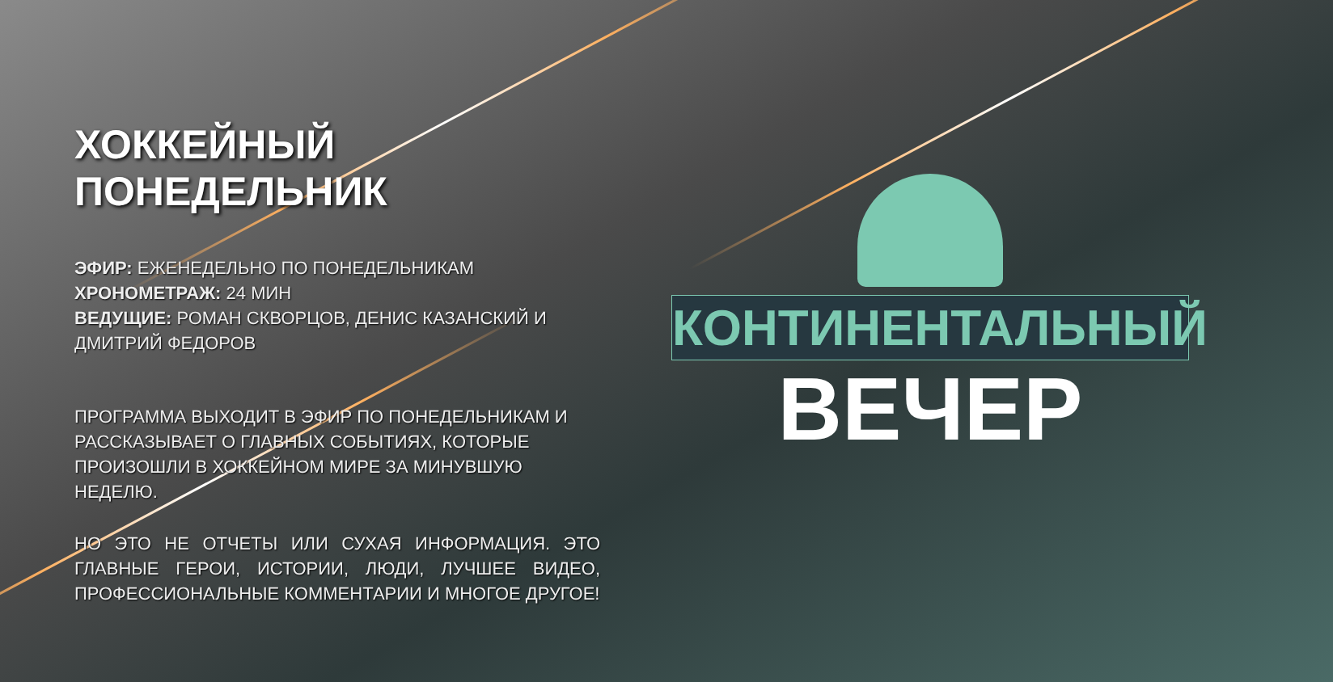ХОККЕЙНЫЙ ПОНЕДЕЛЬНИК
ЭФИР: ЕЖЕНЕДЕЛЬНО ПО ПОНЕДЕЛЬНИКАМ
ХРОНОМЕТРАЖ: 24 МИН
ВЕДУЩИЕ: РОМАН СКВОРЦОВ, ДЕНИС КАЗАНСКИЙ И ДМИТРИЙ ФЕДОРОВ
ПРОГРАММА ВЫХОДИТ В ЭФИР ПО ПОНЕДЕЛЬНИКАМ И РАССКАЗЫВАЕТ О ГЛАВНЫХ СОБЫТИЯХ, КОТОРЫЕ ПРОИЗОШЛИ В ХОККЕЙНОМ МИРЕ ЗА МИНУВШУЮ НЕДЕЛЮ.
НО ЭТО НЕ ОТЧЕТЫ ИЛИ СУХАЯ ИНФОРМАЦИЯ. ЭТО ГЛАВНЫЕ ГЕРОИ, ИСТОРИИ, ЛЮДИ, ЛУЧШЕЕ ВИДЕО, ПРОФЕССИОНАЛЬНЫЕ КОММЕНТАРИИ И МНОГОЕ ДРУГОЕ!
КОНТИНЕНТАЛЬНЫЙ
ВЕЧЕР